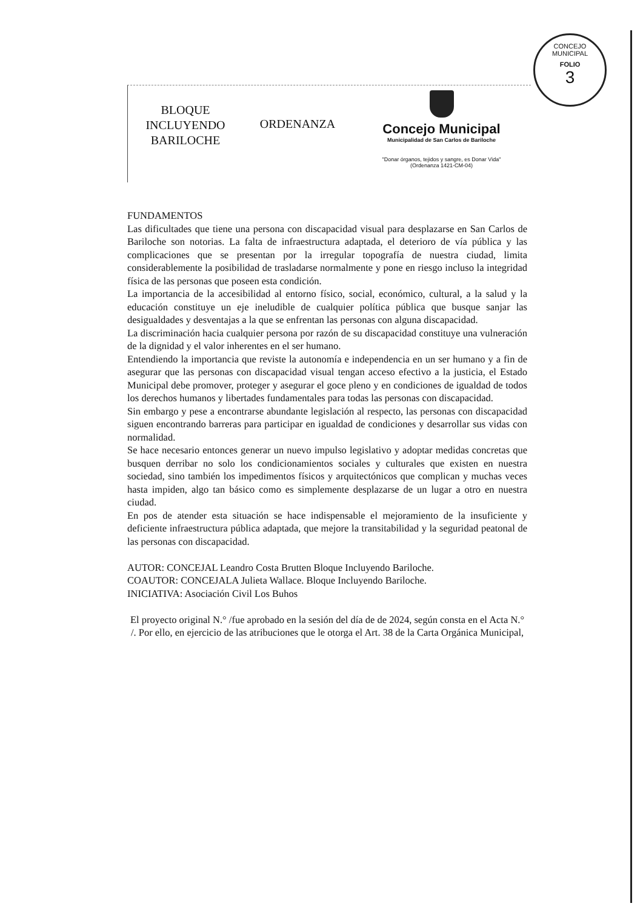CONCEJO MUNICIPAL
FOLIO
3
BLOQUE
INCLUYENDO
BARILOCHE
ORDENANZA
Concejo Municipal
Municipalidad de San Carlos de Bariloche
"Donar órganos, tejidos y sangre, es Donar Vida"
(Ordenanza 1421-CM-04)
FUNDAMENTOS
Las dificultades que tiene una persona con discapacidad visual para desplazarse en San Carlos de Bariloche son notorias. La falta de infraestructura adaptada, el deterioro de vía pública y las complicaciones que se presentan por la irregular topografía de nuestra ciudad, limita considerablemente la posibilidad de trasladarse normalmente y pone en riesgo incluso la integridad física de las personas que poseen esta condición.
La importancia de la accesibilidad al entorno físico, social, económico, cultural, a la salud y la educación constituye un eje ineludible de cualquier política pública que busque sanjar las desigualdades y desventajas a la que se enfrentan las personas con alguna discapacidad.
La discriminación hacia cualquier persona por razón de su discapacidad constituye una vulneración de la dignidad y el valor inherentes en el ser humano.
Entendiendo la importancia que reviste la autonomía e independencia en un ser humano y a fin de asegurar que las personas con discapacidad visual tengan acceso efectivo a la justicia, el Estado Municipal debe promover, proteger y asegurar el goce pleno y en condiciones de igualdad de todos los derechos humanos y libertades fundamentales para todas las personas con discapacidad.
Sin embargo y pese a encontrarse abundante legislación al respecto, las personas con discapacidad siguen encontrando barreras para participar en igualdad de condiciones y desarrollar sus vidas con normalidad.
Se hace necesario entonces generar un nuevo impulso legislativo y adoptar medidas concretas que busquen derribar no solo los condicionamientos sociales y culturales que existen en nuestra sociedad, sino también los impedimentos físicos y arquitectónicos que complican y muchas veces hasta impiden, algo tan básico como es simplemente desplazarse de un lugar a otro en nuestra ciudad.
En pos de atender esta situación se hace indispensable el mejoramiento de la insuficiente y deficiente infraestructura pública adaptada, que mejore la transitabilidad y la seguridad peatonal de las personas con discapacidad.
AUTOR: CONCEJAL Leandro Costa Brutten Bloque Incluyendo Bariloche.
COAUTOR: CONCEJALA Julieta Wallace. Bloque Incluyendo Bariloche.
INICIATIVA: Asociación Civil Los Buhos
El proyecto original N.° /fue aprobado en la sesión del día de de 2024, según consta en el Acta N.° /. Por ello, en ejercicio de las atribuciones que le otorga el Art. 38 de la Carta Orgánica Municipal,